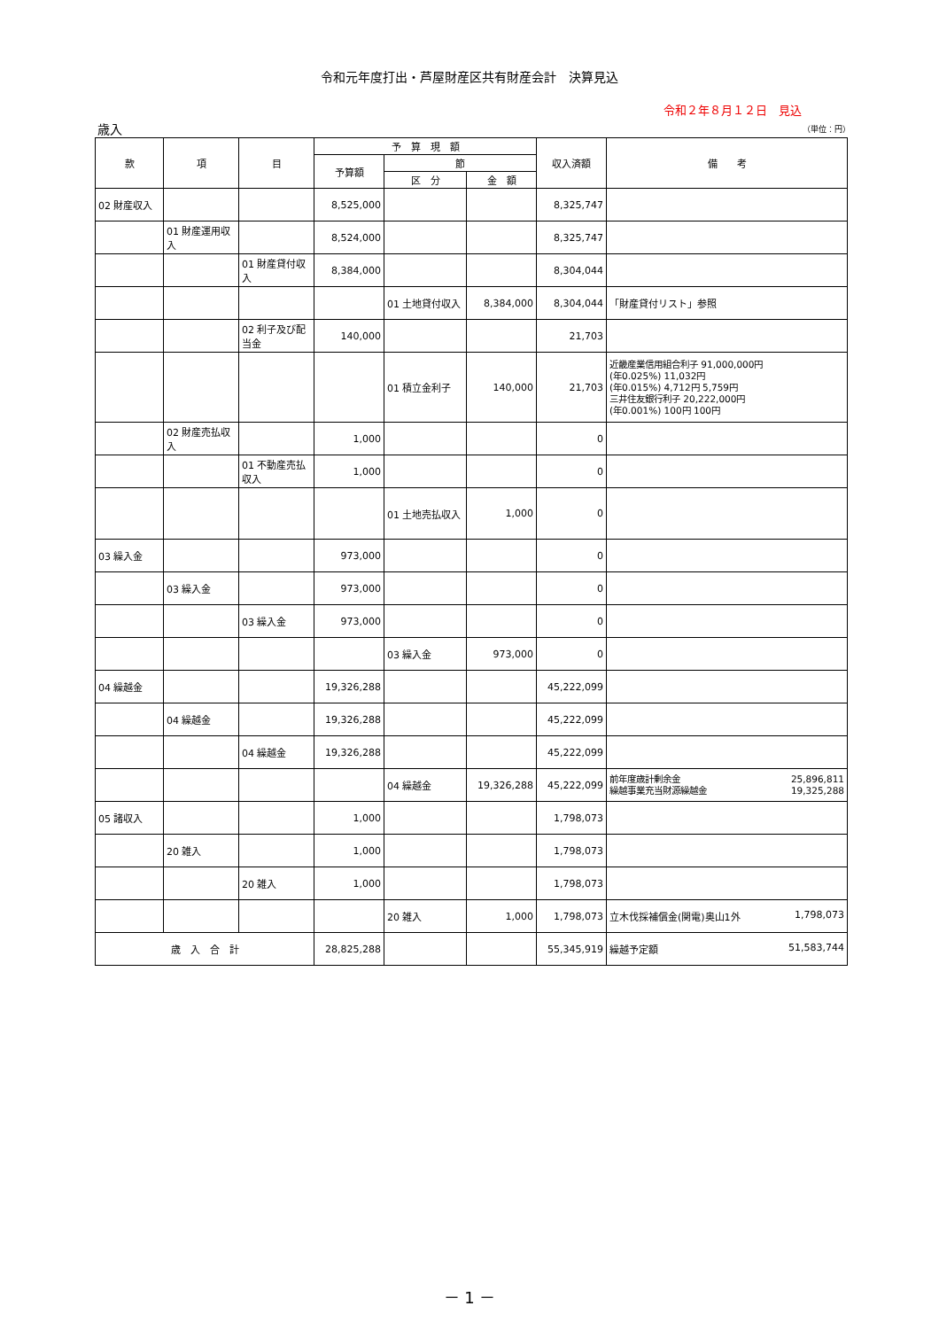令和元年度打出・芦屋財産区共有財産会計　決算見込
令和２年８月１２日　見込
歳入 （単位：円）
| 款 | 項 | 目 | 予 算 現 額 | | | 収入済額 | 備 考 |
| --- | --- | --- | --- | --- | --- | --- | --- |
| | | | 予算額 | 節 | | | |
| | | | | 区 分 | 金 額 | | |
| 02 財産収入 | | | 8,525,000 | | | 8,325,747 | |
| | 01 財産運用収入 | | 8,524,000 | | | 8,325,747 | |
| | | 01 財産貸付収入 | 8,384,000 | | | 8,304,044 | |
| | | | | 01 土地貸付収入 | 8,384,000 | 8,304,044 | 「財産貸付リスト」参照 |
| | | 02 利子及び配当金 | 140,000 | | | 21,703 | |
| | | | | 01 積立金利子 | 140,000 | 21,703 | 近畿産業信用組合利子 91,000,000円 (年0.025%) 11,032円 (年0.015%) 4,712円 5,759円 三井住友銀行利子 20,222,000円 (年0.001%) 100円 100円 |
| | 02 財産売払収入 | | 1,000 | | | 0 | |
| | | 01 不動産売払収入 | 1,000 | | | 0 | |
| | | | | 01 土地売払収入 | 1,000 | 0 | |
| 03 繰入金 | | | 973,000 | | | 0 | |
| | 03 繰入金 | | 973,000 | | | 0 | |
| | | 03 繰入金 | 973,000 | | | 0 | |
| | | | | 03 繰入金 | 973,000 | 0 | |
| 04 繰越金 | | | 19,326,288 | | | 45,222,099 | |
| | 04 繰越金 | | 19,326,288 | | | 45,222,099 | |
| | | 04 繰越金 | 19,326,288 | | | 45,222,099 | |
| | | | | 04 繰越金 | 19,326,288 | 45,222,099 | 前年度歳計剰余金 25,896,811 繰越事業充当財源繰越金 19,325,288 |
| 05 諸収入 | | | 1,000 | | | 1,798,073 | |
| | 20 雑入 | | 1,000 | | | 1,798,073 | |
| | | 20 雑入 | 1,000 | | | 1,798,073 | |
| | | | | 20 雑入 | 1,000 | 1,798,073 | 立木伐採補償金(関電)奥山1外 1,798,073 |
| 歳 入 合 計 | | | 28,825,288 | | | 55,345,919 | 繰越予定額 51,583,744 |
－ 1 －